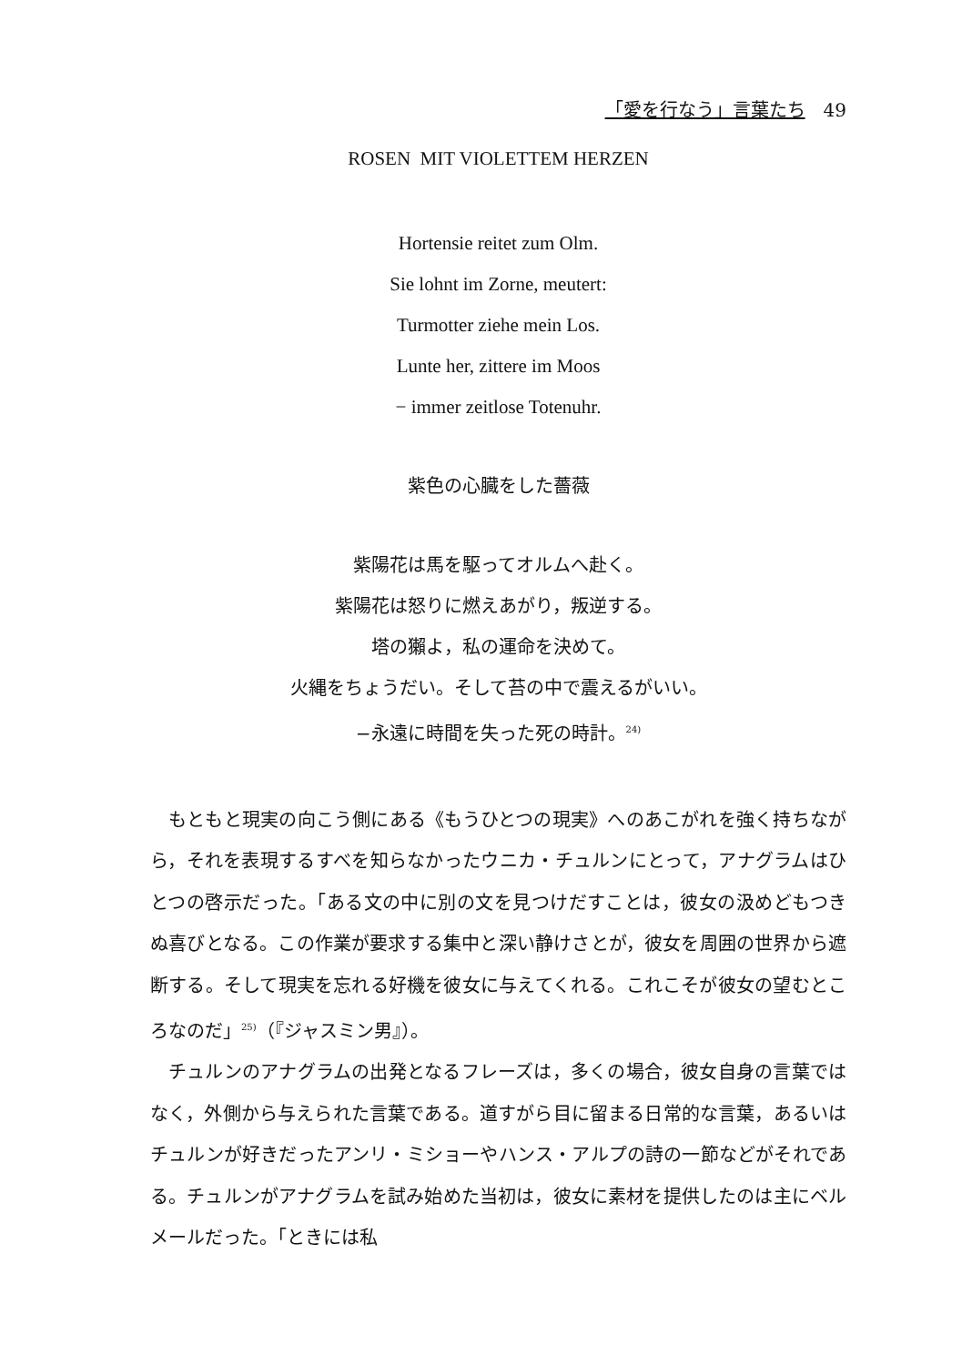「愛を行なう」言葉たち 49
ROSEN MIT VIOLETTEM HERZEN
Hortensie reitet zum Olm.
Sie lohnt im Zorne, meutert:
Turmotter ziehe mein Los.
Lunte her, zittere im Moos
− immer zeitlose Totenuhr.
紫色の心臓をした薔薇
紫陽花は馬を駆ってオルムへ赴く。
紫陽花は怒りに燃えあがり，叛逆する。
塔の獺よ，私の運命を決めて。
火縄をちょうだい。そして苔の中で震えるがいい。
−永遠に時間を失った死の時計。<sup>24)</sup>
もともと現実の向こう側にある《もうひとつの現実》へのあこがれを強く持ちながら，それを表現するすべを知らなかったウニカ・チュルンにとって，アナグラムはひとつの啓示だった。「ある文の中に別の文を見つけだすことは，彼女の汲めどもつきぬ喜びとなる。この作業が要求する集中と深い静けさとが，彼女を周囲の世界から遮断する。そして現実を忘れる好機を彼女に与えてくれる。これこそが彼女の望むところなのだ」<sup>25)</sup>（『ジャスミン男』）。
チュルンのアナグラムの出発となるフレーズは，多くの場合，彼女自身の言葉ではなく，外側から与えられた言葉である。道すがら目に留まる日常的な言葉，あるいはチュルンが好きだったアンリ・ミショーやハンス・アルプの詩の一節などがそれである。チュルンがアナグラムを試み始めた当初は，彼女に素材を提供したのは主にベルメールだった。「ときには私